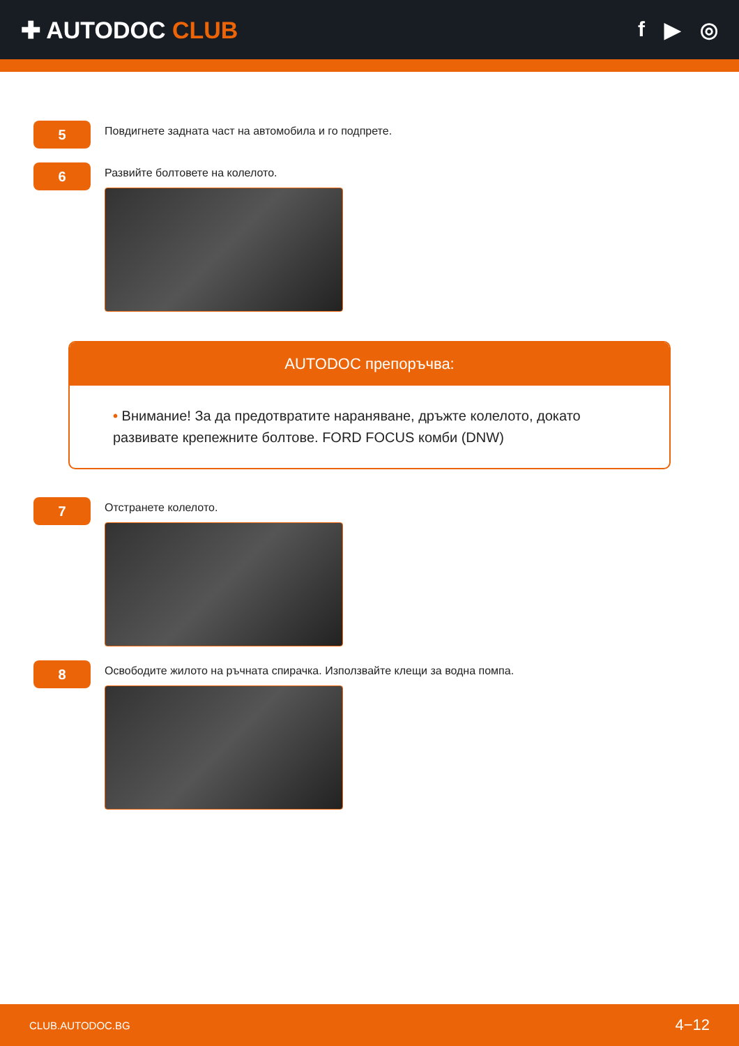✚ AUTODOC CLUB f ▶ ◎
5
Повдигнете задната част на автомобила и го подпрете.
6
Развийте болтовете на колелото.
AUTODOC препоръчва:
• Внимание! За да предотвратите нараняване, дръжте колелото, докато развивате крепежните болтове. FORD FOCUS комби (DNW)
7
Отстранете колелото.
8
Освободите жилото на ръчната спирачка. Използвайте клещи за водна помпа.
CLUB.AUTODOC.BG 4−12